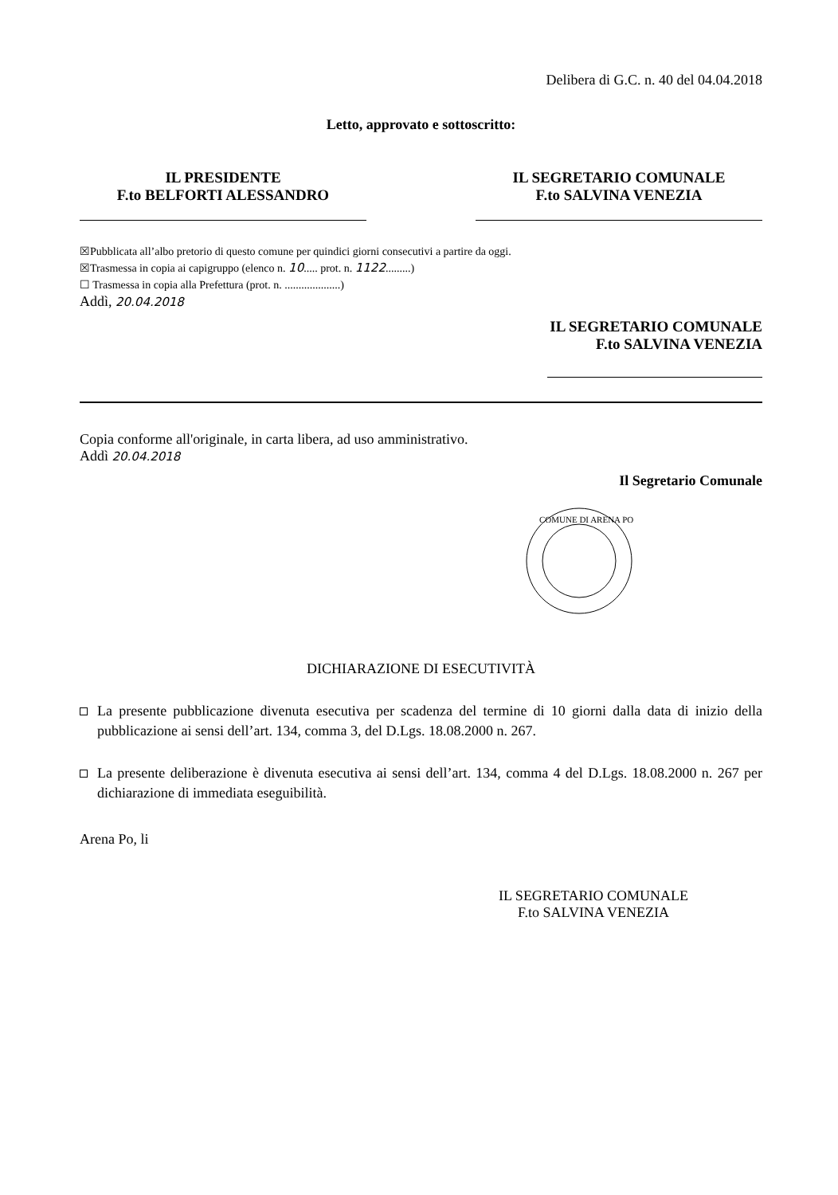Delibera di G.C. n. 40 del 04.04.2018
Letto, approvato e sottoscritto:
IL PRESIDENTE
F.to BELFORTI ALESSANDRO
IL SEGRETARIO COMUNALE
F.to SALVINA VENEZIA
☒Pubblicata all’albo pretorio di questo comune per quindici giorni consecutivi a partire da oggi.
☒Trasmessa in copia ai capigruppo (elenco n. 10..... prot. n. 1122.........)
☐ Trasmessa in copia alla Prefettura (prot. n. ....................)
Addì, 20.04.2018
IL SEGRETARIO COMUNALE
F.to SALVINA VENEZIA
Copia conforme all'originale, in carta libera, ad uso amministrativo.
Addì 20.04.2018
Il Segretario Comunale
COMUNE DI ARENA PO
DICHIARAZIONE DI ESECUTIVITÀ
La presente pubblicazione divenuta esecutiva per scadenza del termine di 10 giorni dalla data di inizio della pubblicazione ai sensi dell’art. 134, comma 3, del D.Lgs. 18.08.2000 n. 267.
La presente deliberazione è divenuta esecutiva ai sensi dell’art. 134, comma 4 del D.Lgs. 18.08.2000 n. 267 per dichiarazione di immediata eseguibilità.
Arena Po, li
IL SEGRETARIO COMUNALE
F.to SALVINA VENEZIA